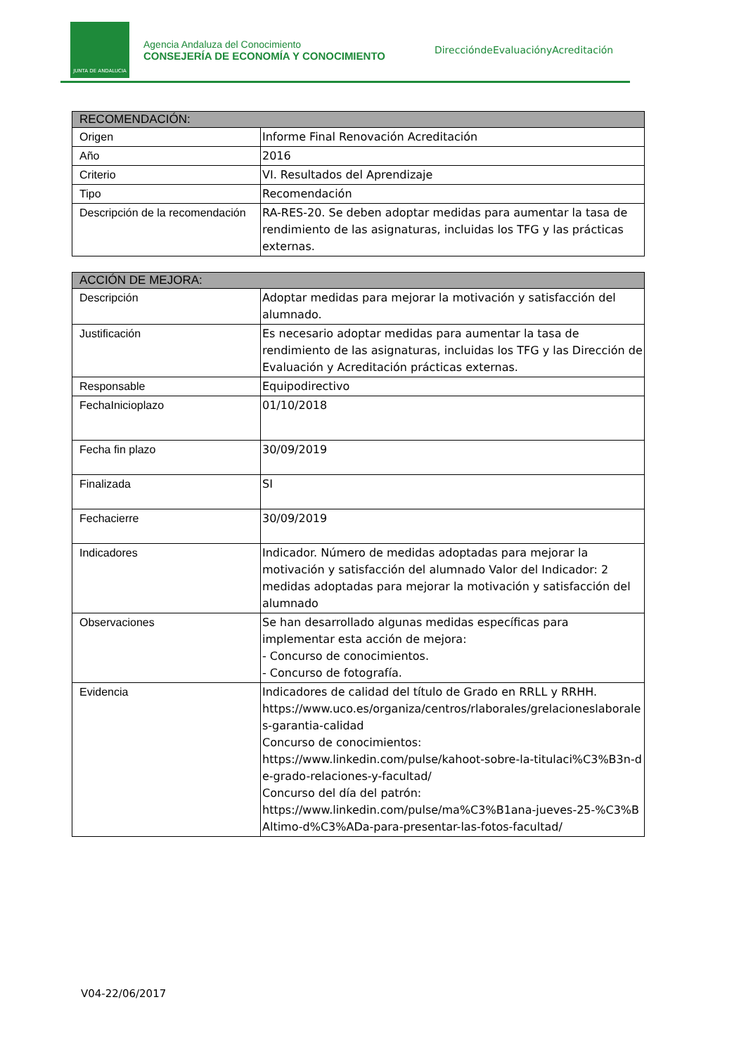JUNTA DE ANDALUCIA
Agencia Andaluza del Conocimiento
CONSEJERÍA DE ECONOMÍA Y CONOCIMIENTO
DireccióndeEvaluaciónyAcreditación
| RECOMENDACIÓN: | |
| --- | --- |
| Origen | Informe Final Renovación Acreditación |
| Año | 2016 |
| Criterio | VI. Resultados del Aprendizaje |
| Tipo | Recomendación |
| Descripción de la recomendación | RA-RES-20. Se deben adoptar medidas para aumentar la tasa de rendimiento de las asignaturas, incluidas los TFG y las prácticas externas. |
| ACCIÓN DE MEJORA: | |
| --- | --- |
| Descripción | Adoptar medidas para mejorar la motivación y satisfacción del alumnado. |
| Justificación | Es necesario adoptar medidas para aumentar la tasa de rendimiento de las asignaturas, incluidas los TFG y las Dirección de Evaluación y Acreditación prácticas externas. |
| Responsable | Equipodirectivo |
| FechaInicioplazo | 01/10/2018 |
| Fecha fin plazo | 30/09/2019 |
| Finalizada | SI |
| Fechacierre | 30/09/2019 |
| Indicadores | Indicador. Número de medidas adoptadas para mejorar la motivación y satisfacción del alumnado Valor del Indicador: 2 medidas adoptadas para mejorar la motivación y satisfacción del alumnado |
| Observaciones | Se han desarrollado algunas medidas específicas para implementar esta acción de mejora: - Concurso de conocimientos. - Concurso de fotografía. |
| Evidencia | Indicadores de calidad del título de Grado en RRLL y RRHH. https://www.uco.es/organiza/centros/rlaborales/grelacioneslaborales-garantia-calidad Concurso de conocimientos: https://www.linkedin.com/pulse/kahoot-sobre-la-titulaci%C3%B3n-de-grado-relaciones-y-facultad/ Concurso del día del patrón: https://www.linkedin.com/pulse/ma%C3%B1ana-jueves-25-%C3%BAltimo-d%C3%ADa-para-presentar-las-fotos-facultad/ |
V04-22/06/2017